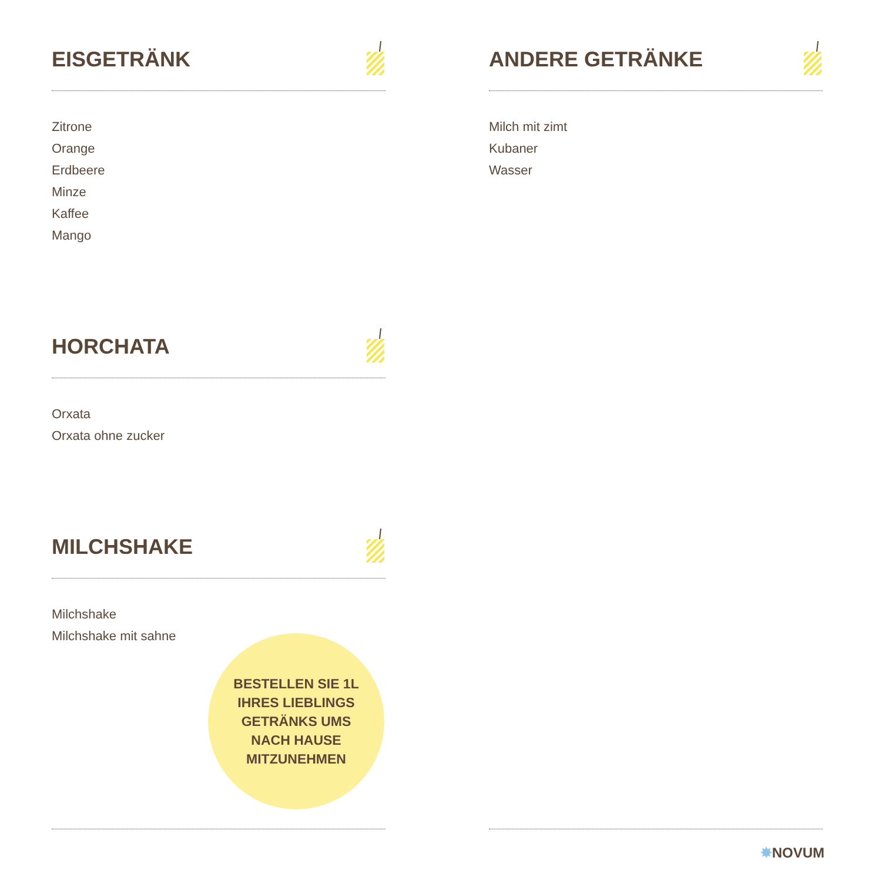EISGETRÄNK
Zitrone
Orange
Erdbeere
Minze
Kaffee
Mango
HORCHATA
Orxata
Orxata ohne zucker
MILCHSHAKE
Milchshake
Milchshake mit sahne
ANDERE GETRÄNKE
Milch mit zimt
Kubaner
Wasser
BESTELLEN SIE 1L
IHRES LIEBLINGS
GETRÄNKS UMS
NACH HAUSE
MITZUNEHMEN
✸NOVUM